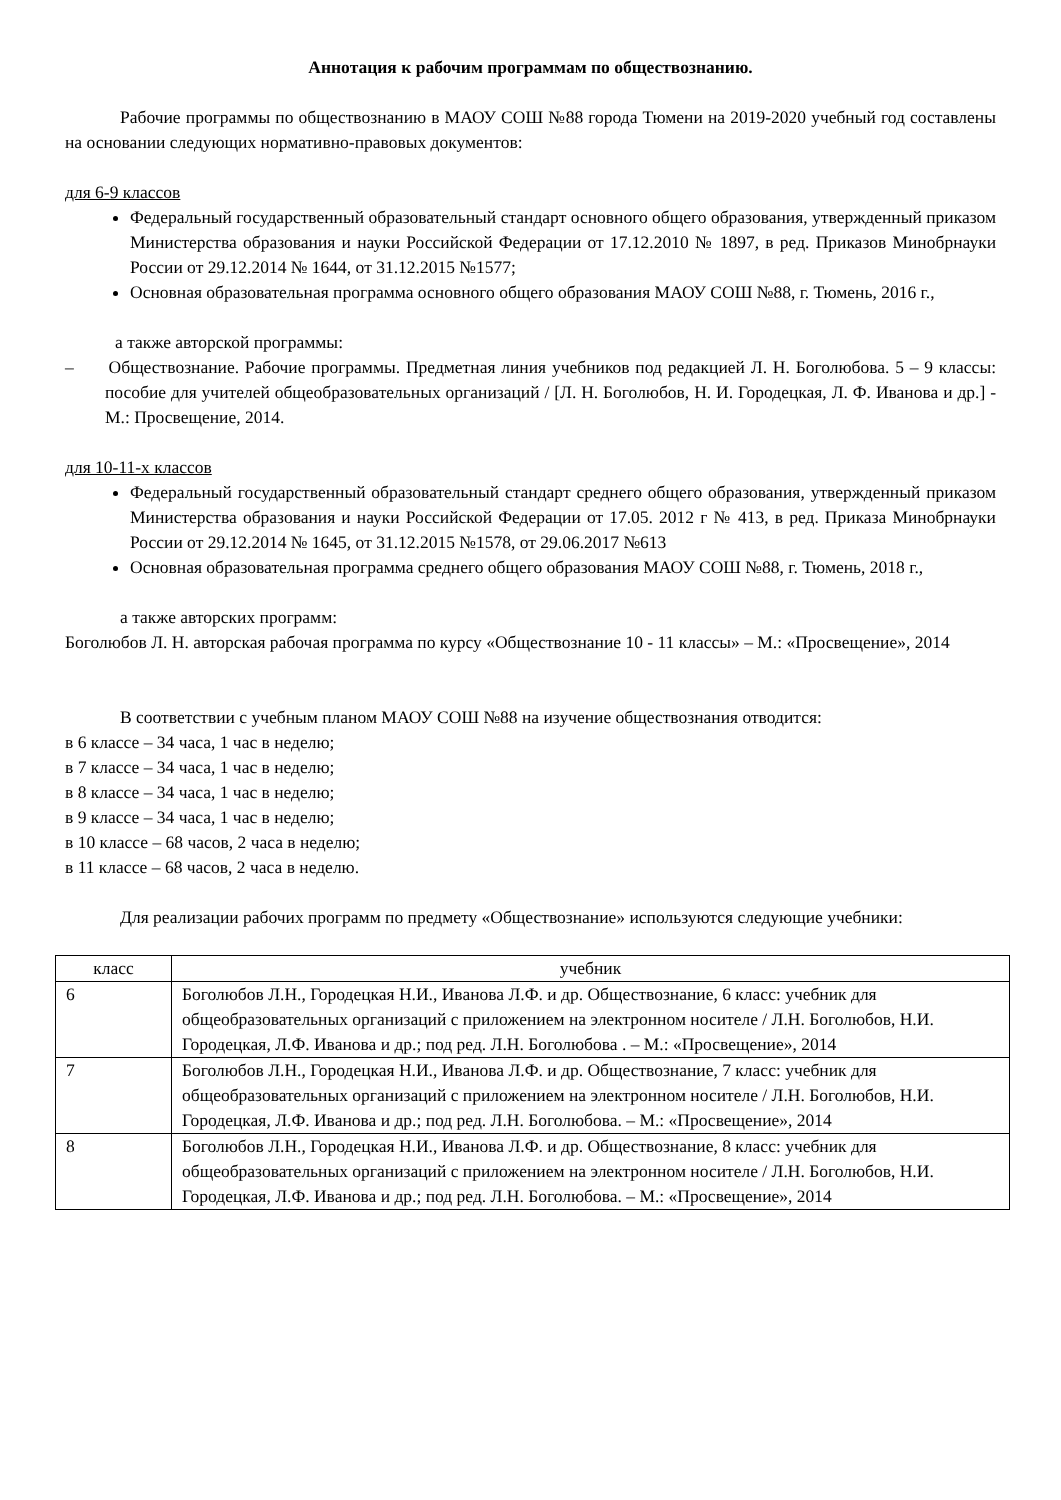Аннотация к рабочим программам по обществознанию.
Рабочие программы по обществознанию в МАОУ СОШ №88 города Тюмени на 2019-2020 учебный год составлены на основании следующих нормативно-правовых документов:
для 6-9 классов
Федеральный государственный образовательный стандарт основного общего образования, утвержденный приказом Министерства образования и науки Российской Федерации от 17.12.2010 № 1897, в ред. Приказов Минобрнауки России от 29.12.2014 № 1644, от 31.12.2015 №1577;
Основная образовательная программа основного общего образования МАОУ СОШ №88, г. Тюмень, 2016 г.,
а также авторской программы:
– Обществознание. Рабочие программы. Предметная линия учебников под редакцией Л. Н. Боголюбова. 5 – 9 классы: пособие для учителей общеобразовательных организаций / [Л. Н. Боголюбов, Н. И. Городецкая, Л. Ф. Иванова и др.] - М.: Просвещение, 2014.
для 10-11-х классов
Федеральный государственный образовательный стандарт среднего общего образования, утвержденный приказом Министерства образования и науки Российской Федерации от 17.05. 2012 г № 413, в ред. Приказа Минобрнауки России от 29.12.2014 № 1645, от 31.12.2015 №1578, от 29.06.2017 №613
Основная образовательная программа среднего общего образования МАОУ СОШ №88, г. Тюмень, 2018 г.,
а также авторских программ:
Боголюбов Л. Н. авторская рабочая программа по курсу «Обществознание 10 - 11 классы» – М.: «Просвещение», 2014
В соответствии с учебным планом МАОУ СОШ №88 на изучение обществознания отводится:
в 6 классе – 34 часа, 1 час в неделю;
в 7 классе – 34 часа, 1 час в неделю;
в 8 классе – 34 часа, 1 час в неделю;
в 9 классе – 34 часа, 1 час в неделю;
в 10 классе – 68 часов, 2 часа в неделю;
в 11 классе – 68 часов, 2 часа в неделю.
Для реализации рабочих программ по предмету «Обществознание» используются следующие учебники:
| класс | учебник |
| --- | --- |
| 6 | Боголюбов Л.Н., Городецкая Н.И., Иванова Л.Ф. и др. Обществознание, 6 класс: учебник для общеобразовательных организаций с приложением на электронном носителе / Л.Н. Боголюбов, Н.И. Городецкая, Л.Ф. Иванова и др.; под ред. Л.Н. Боголюбова . – М.: «Просвещение», 2014 |
| 7 | Боголюбов Л.Н., Городецкая Н.И., Иванова Л.Ф. и др. Обществознание, 7 класс: учебник для общеобразовательных организаций с приложением на электронном носителе / Л.Н. Боголюбов, Н.И. Городецкая, Л.Ф. Иванова и др.; под ред. Л.Н. Боголюбова. – М.: «Просвещение», 2014 |
| 8 | Боголюбов Л.Н., Городецкая Н.И., Иванова Л.Ф. и др. Обществознание, 8 класс: учебник для общеобразовательных организаций с приложением на электронном носителе / Л.Н. Боголюбов, Н.И. Городецкая, Л.Ф. Иванова и др.; под ред. Л.Н. Боголюбова. – М.: «Просвещение», 2014 |